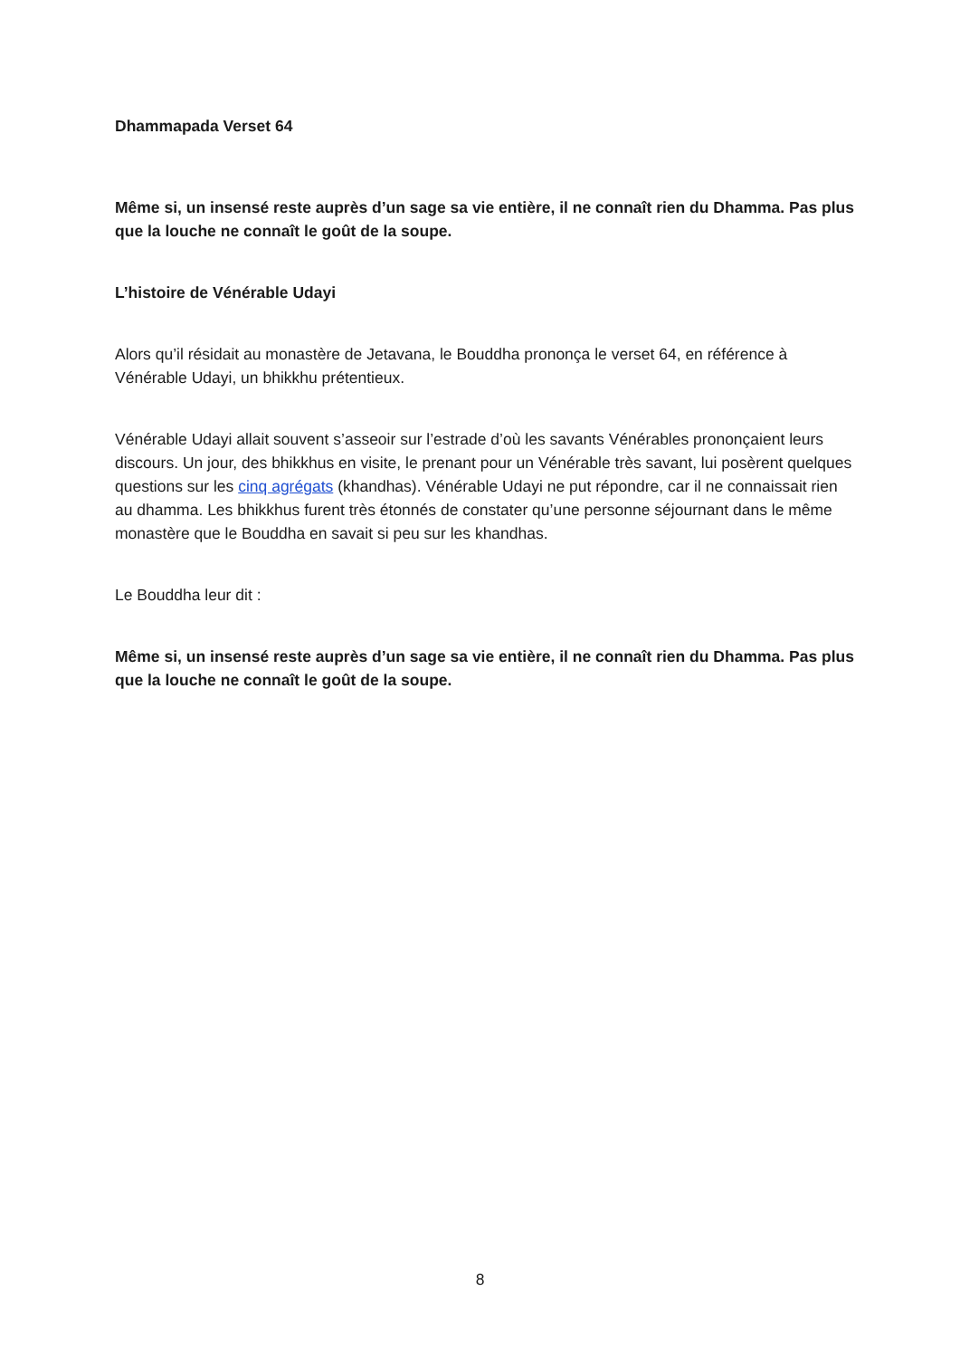Dhammapada Verset 64
Même si, un insensé reste auprès d’un sage sa vie entière, il ne connaît rien du Dhamma. Pas plus que la louche ne connaît le goût de la soupe.
L’histoire de Vénérable Udayi
Alors qu’il résidait au monastère de Jetavana, le Bouddha prononça le verset 64, en référence à Vénérable Udayi, un bhikkhu prétentieux.
Vénérable Udayi allait souvent s’asseoir sur l’estrade d’où les savants Vénérables prononçaient leurs discours. Un jour, des bhikkhus en visite, le prenant pour un Vénérable très savant, lui posèrent quelques questions sur les cinq agrégats (khandhas). Vénérable Udayi ne put répondre, car il ne connaissait rien au dhamma. Les bhikkhus furent très étonnés de constater qu’une personne séjournant dans le même monastère que le Bouddha en savait si peu sur les khandhas.
Le Bouddha leur dit :
Même si, un insensé reste auprès d’un sage sa vie entière, il ne connaît rien du Dhamma. Pas plus que la louche ne connaît le goût de la soupe.
8